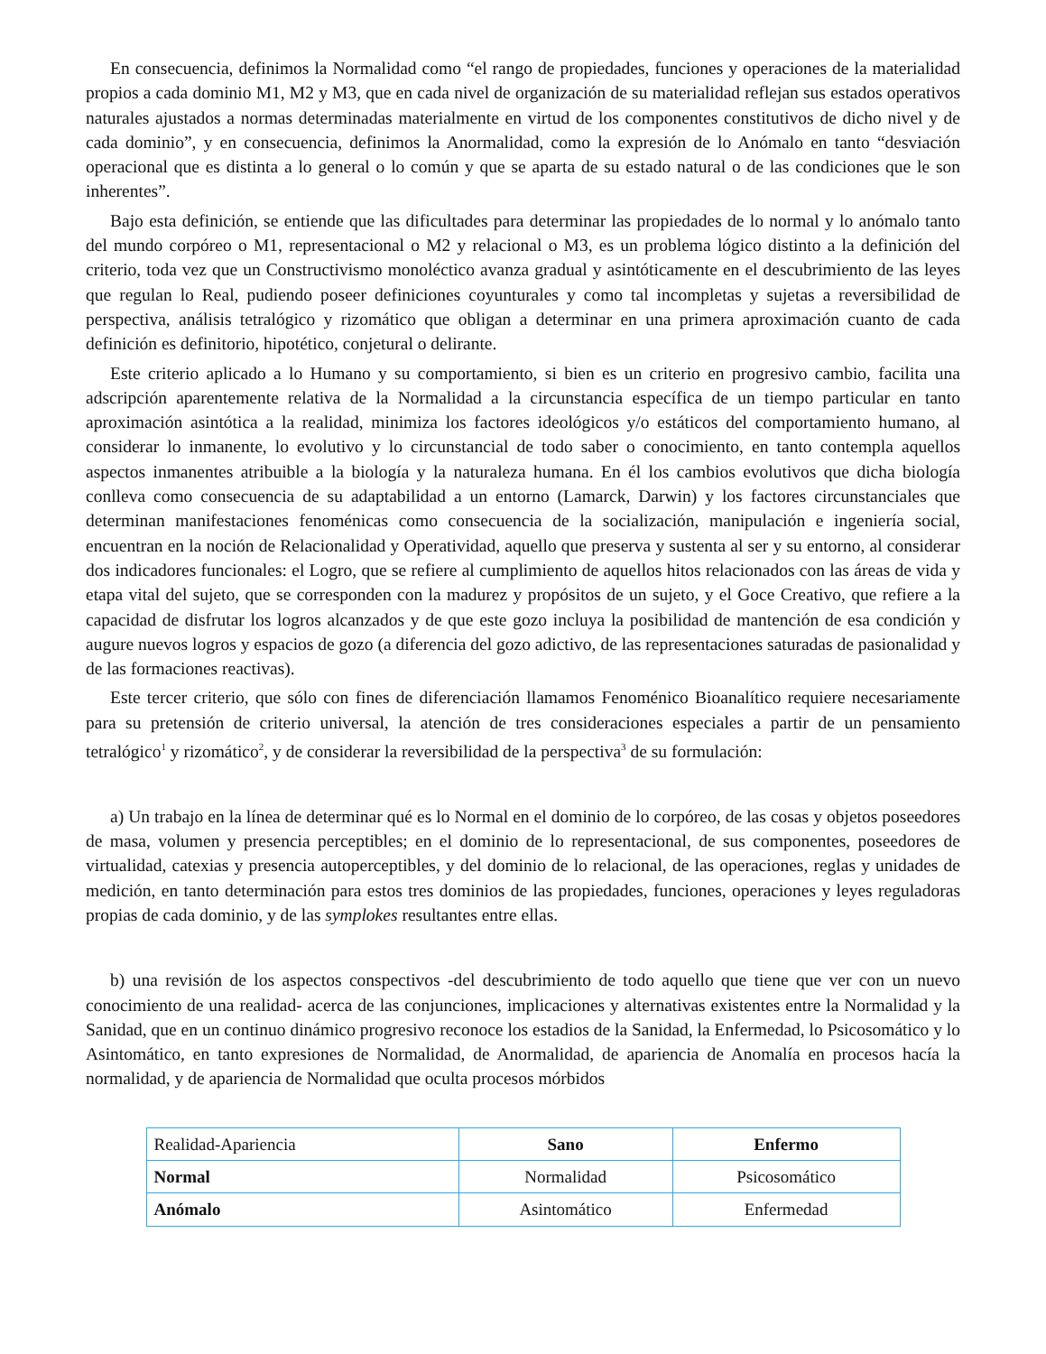En consecuencia, definimos la Normalidad como “el rango de propiedades, funciones y operaciones de la materialidad propios a cada dominio M1, M2 y M3, que en cada nivel de organización de su materialidad reflejan sus estados operativos naturales ajustados a normas determinadas materialmente en virtud de los componentes constitutivos de dicho nivel y de cada dominio”, y en consecuencia, definimos la Anormalidad, como la expresión de lo Anómalo en tanto “desviación operacional que es distinta a lo general o lo común y que se aparta de su estado natural o de las condiciones que le son inherentes”.
Bajo esta definición, se entiende que las dificultades para determinar las propiedades de lo normal y lo anómalo tanto del mundo corpóreo o M1, representacional o M2 y relacional o M3, es un problema lógico distinto a la definición del criterio, toda vez que un Constructivismo monoléctico avanza gradual y asintóticamente en el descubrimiento de las leyes que regulan lo Real, pudiendo poseer definiciones coyunturales y como tal incompletas y sujetas a reversibilidad de perspectiva, análisis tetralógico y rizomático que obligan a determinar en una primera aproximación cuanto de cada definición es definitorio, hipotético, conjetural o delirante.
Este criterio aplicado a lo Humano y su comportamiento, si bien es un criterio en progresivo cambio, facilita una adscripción aparentemente relativa de la Normalidad a la circunstancia específica de un tiempo particular en tanto aproximación asintótica a la realidad, minimiza los factores ideológicos y/o estáticos del comportamiento humano, al considerar lo inmanente, lo evolutivo y lo circunstancial de todo saber o conocimiento, en tanto contempla aquellos aspectos inmanentes atribuible a la biología y la naturaleza humana. En él los cambios evolutivos que dicha biología conlleva como consecuencia de su adaptabilidad a un entorno (Lamarck, Darwin) y los factores circunstanciales que determinan manifestaciones fenoménicas como consecuencia de la socialización, manipulación e ingeniería social, encuentran en la noción de Relacionalidad y Operatividad, aquello que preserva y sustenta al ser y su entorno, al considerar dos indicadores funcionales: el Logro, que se refiere al cumplimiento de aquellos hitos relacionados con las áreas de vida y etapa vital del sujeto, que se corresponden con la madurez y propósitos de un sujeto, y el Goce Creativo, que refiere a la capacidad de disfrutar los logros alcanzados y de que este gozo incluya la posibilidad de mantención de esa condición y augure nuevos logros y espacios de gozo (a diferencia del gozo adictivo, de las representaciones saturadas de pasionalidad y de las formaciones reactivas).
Este tercer criterio, que sólo con fines de diferenciación llamamos Fenoménico Bioanalítico requiere necesariamente para su pretensión de criterio universal, la atención de tres consideraciones especiales a partir de un pensamiento tetralógico<sup>1</sup> y rizomático<sup>2</sup>, y de considerar la reversibilidad de la perspectiva<sup>3</sup> de su formulación:
a) Un trabajo en la línea de determinar qué es lo Normal en el dominio de lo corpóreo, de las cosas y objetos poseedores de masa, volumen y presencia perceptibles; en el dominio de lo representacional, de sus componentes, poseedores de virtualidad, catexias y presencia autoperceptibles, y del dominio de lo relacional, de las operaciones, reglas y unidades de medición, en tanto determinación para estos tres dominios de las propiedades, funciones, operaciones y leyes reguladoras propias de cada dominio, y de las symplokes resultantes entre ellas.
b) una revisión de los aspectos conspectivos -del descubrimiento de todo aquello que tiene que ver con un nuevo conocimiento de una realidad- acerca de las conjunciones, implicaciones y alternativas existentes entre la Normalidad y la Sanidad, que en un continuo dinámico progresivo reconoce los estadios de la Sanidad, la Enfermedad, lo Psicosomático y lo Asintomático, en tanto expresiones de Normalidad, de Anormalidad, de apariencia de Anomalía en procesos hacía la normalidad, y de apariencia de Normalidad que oculta procesos mórbidos
| Realidad-Apariencia | Sano | Enfermo |
| Normal | Normalidad | Psicosomático |
| Anómalo | Asintomático | Enfermedad |